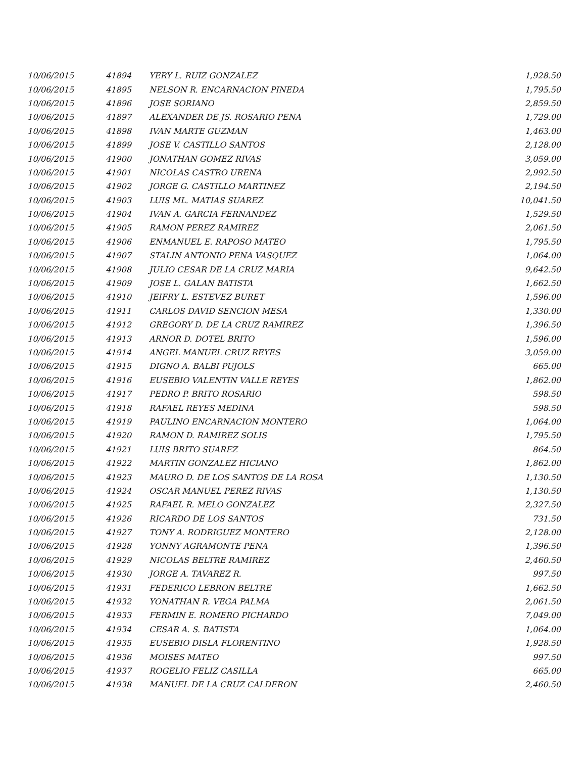| 10/06/2015 | 41894 | YERY L. RUIZ GONZALEZ | 1,928.50 |
| 10/06/2015 | 41895 | NELSON R. ENCARNACION PINEDA | 1,795.50 |
| 10/06/2015 | 41896 | JOSE SORIANO | 2,859.50 |
| 10/06/2015 | 41897 | ALEXANDER DE JS. ROSARIO PENA | 1,729.00 |
| 10/06/2015 | 41898 | IVAN MARTE GUZMAN | 1,463.00 |
| 10/06/2015 | 41899 | JOSE V. CASTILLO SANTOS | 2,128.00 |
| 10/06/2015 | 41900 | JONATHAN GOMEZ RIVAS | 3,059.00 |
| 10/06/2015 | 41901 | NICOLAS CASTRO URENA | 2,992.50 |
| 10/06/2015 | 41902 | JORGE G. CASTILLO MARTINEZ | 2,194.50 |
| 10/06/2015 | 41903 | LUIS ML. MATIAS SUAREZ | 10,041.50 |
| 10/06/2015 | 41904 | IVAN A. GARCIA FERNANDEZ | 1,529.50 |
| 10/06/2015 | 41905 | RAMON PEREZ RAMIREZ | 2,061.50 |
| 10/06/2015 | 41906 | ENMANUEL E. RAPOSO MATEO | 1,795.50 |
| 10/06/2015 | 41907 | STALIN ANTONIO PENA VASQUEZ | 1,064.00 |
| 10/06/2015 | 41908 | JULIO CESAR DE LA CRUZ MARIA | 9,642.50 |
| 10/06/2015 | 41909 | JOSE L. GALAN BATISTA | 1,662.50 |
| 10/06/2015 | 41910 | JEIFRY L. ESTEVEZ BURET | 1,596.00 |
| 10/06/2015 | 41911 | CARLOS DAVID SENCION MESA | 1,330.00 |
| 10/06/2015 | 41912 | GREGORY D. DE LA CRUZ RAMIREZ | 1,396.50 |
| 10/06/2015 | 41913 | ARNOR D. DOTEL BRITO | 1,596.00 |
| 10/06/2015 | 41914 | ANGEL MANUEL CRUZ REYES | 3,059.00 |
| 10/06/2015 | 41915 | DIGNO A. BALBI PUJOLS | 665.00 |
| 10/06/2015 | 41916 | EUSEBIO VALENTIN VALLE REYES | 1,862.00 |
| 10/06/2015 | 41917 | PEDRO P. BRITO ROSARIO | 598.50 |
| 10/06/2015 | 41918 | RAFAEL REYES MEDINA | 598.50 |
| 10/06/2015 | 41919 | PAULINO ENCARNACION MONTERO | 1,064.00 |
| 10/06/2015 | 41920 | RAMON D. RAMIREZ SOLIS | 1,795.50 |
| 10/06/2015 | 41921 | LUIS BRITO SUAREZ | 864.50 |
| 10/06/2015 | 41922 | MARTIN GONZALEZ HICIANO | 1,862.00 |
| 10/06/2015 | 41923 | MAURO D. DE LOS SANTOS DE LA ROSA | 1,130.50 |
| 10/06/2015 | 41924 | OSCAR MANUEL PEREZ RIVAS | 1,130.50 |
| 10/06/2015 | 41925 | RAFAEL R. MELO GONZALEZ | 2,327.50 |
| 10/06/2015 | 41926 | RICARDO DE LOS SANTOS | 731.50 |
| 10/06/2015 | 41927 | TONY A. RODRIGUEZ MONTERO | 2,128.00 |
| 10/06/2015 | 41928 | YONNY AGRAMONTE PENA | 1,396.50 |
| 10/06/2015 | 41929 | NICOLAS BELTRE RAMIREZ | 2,460.50 |
| 10/06/2015 | 41930 | JORGE A. TAVAREZ R. | 997.50 |
| 10/06/2015 | 41931 | FEDERICO LEBRON BELTRE | 1,662.50 |
| 10/06/2015 | 41932 | YONATHAN R. VEGA PALMA | 2,061.50 |
| 10/06/2015 | 41933 | FERMIN E. ROMERO PICHARDO | 7,049.00 |
| 10/06/2015 | 41934 | CESAR A. S. BATISTA | 1,064.00 |
| 10/06/2015 | 41935 | EUSEBIO DISLA FLORENTINO | 1,928.50 |
| 10/06/2015 | 41936 | MOISES MATEO | 997.50 |
| 10/06/2015 | 41937 | ROGELIO FELIZ CASILLA | 665.00 |
| 10/06/2015 | 41938 | MANUEL DE LA CRUZ CALDERON | 2,460.50 |